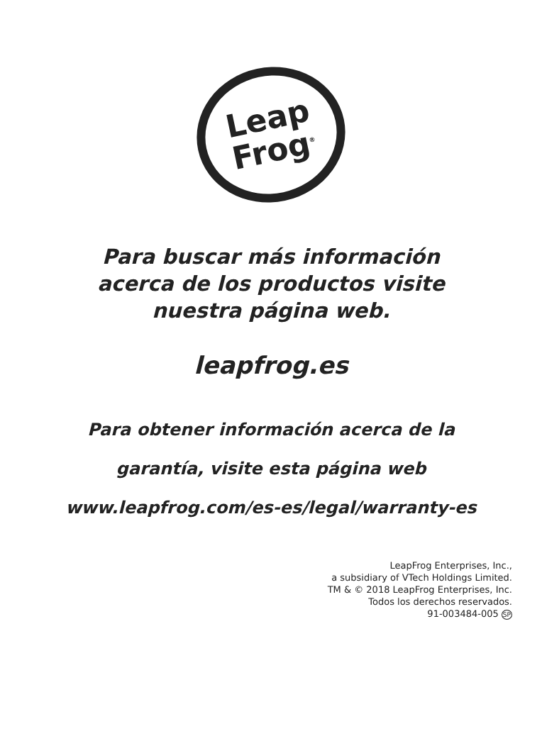Leap
Frog<sup>®</sup>
Para buscar más información
acerca de los productos visite
nuestra página web.
leapfrog.es
Para obtener información acerca de la
garantía, visite esta página web
www.leapfrog.com/es-es/legal/warranty-es
LeapFrog Enterprises, Inc.,
a subsidiary of VTech Holdings Limited.
TM & © 2018 LeapFrog Enterprises, Inc.
Todos los derechos reservados.
91-003484-005 SP